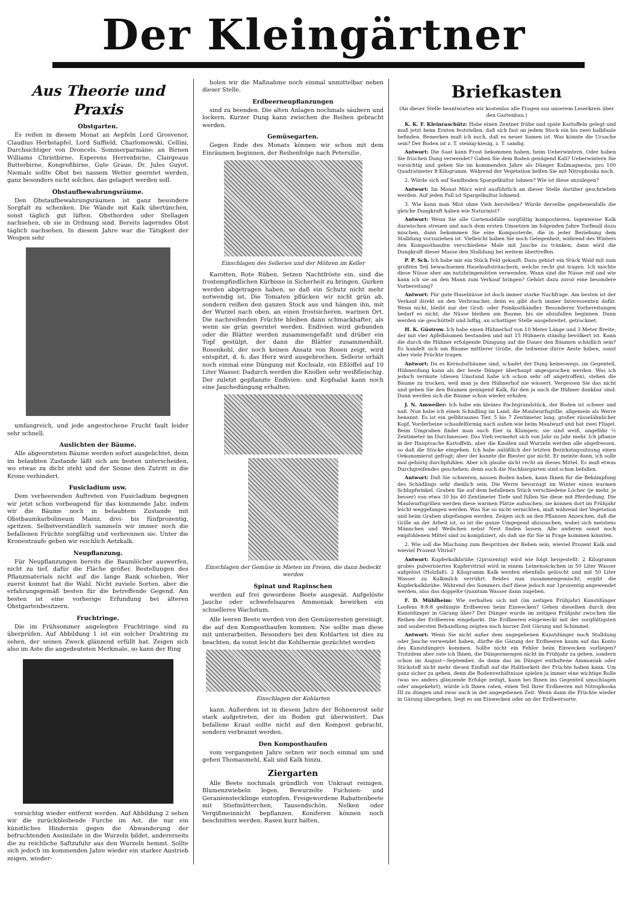Der Kleingärtner
Aus Theorie und Praxis
Obstgarten.
Es reifen in diesem Monat an Aepfeln Lord Grosvenor, Claudius Herbstapfel, Lord Suffield, Charlomowski, Cellini, Durchsichtiger von Droncels, Sommerparmäne; an Birnen Williams Christbirne, Esperens Herrenbirne, Clairgeaus Butterbirne, Kongreßbirne, Gute Graue, Dr. Jules Guyot. Niemals sollte Obst bei nassem Wetter geerntet werden, ganz besonders nicht solches, das gelagert werden soll.
Obstaufbewahrungsräume.
Den Obstaufbewahrungsräumen ist ganz besondere Sorgfalt zu schenken. Die Wände mit Kalk übertünchen, sonst täglich gut lüften. Obsthorden oder Stellagen nachsehen, ob sie in Ordnung sind. Bereits lagerndes Obst täglich nachsehen. In diesem Jahre war die Tätigkeit der Wespen sehr
umfangreich, und jede angestochene Frucht fault leider sehr schnell.
Auslichten der Bäume.
Alle abgeernteten Bäume werden sofort ausgelichtet, denn im belaubten Zustande läßt sich am besten unterscheiden, wo etwas zu dicht steht und der Sonne den Zutritt in die Krone verhindert.
Fusicladium usw.
Dem verheerenden Auftreten von Fusicladium begegnen wir jetzt schon vorbeugend für das kommende Jahr, indem wir die Bäume noch in belaubtem Zustande mit Obstbaumkarbolineum Mainz, drei- bis fünfprozentig, spritzen. Selbstverständlich sammeln wir immer noch die befallenen Früchte sorgfältig und verbrennen sie. Unter die Kronentraufe geben wir reichlich Aetzkalk.
Neupflanzung.
Für Neupflanzungen bereits die Baumlöcher auswerfen, nicht zu tief, dafür die Fläche größer. Bestellungen des Pflanzmaterials nicht auf die lange Bank schieben. Wer zuerst kommt hat die Wahl. Nicht zuviele Sorten, aber die erfahrungsgemäß besten für die betreffende Gegend. Am besten ist eine vorherige Erfundung bei älteren Obstgartenbesitzern.
Fruchtringe.
Die im Frühsommer angelegten Fruchtringe sind zu überprüfen. Auf Abbildung 1 ist ein solcher Drahtring zu sehen, der seinen Zweck glänzend erfüllt hat. Zeigen sich also im Aste die angedeuteten Merkmale, so kann der Ring
vorsichtig wieder entfernt werden. Auf Abbildung 2 sehen wir die zurückbleibende Furche im Ast, die nur ein künstliches Hindernis gegen die Abwanderung der befruchtenden Assimilate in die Wurzeln bildet, andererseits die zu reichliche Saftzufuhr aus den Wurzeln hemmt. Sollte sich jedoch im kommenden Jahre wieder ein starker Austrieb zeigen, wieder-
holen wir die Maßnahme noch einmal unmittelbar neben dieser Stelle.
Erdbeerneupflanzungen
sind zu beenden. Die alten Anlagen nochmals säubern und lockern. Kurzer Dung kann zwischen die Reihen gebracht werden.
Gemüsegarten.
Gegen Ende des Monats können wir schon mit dem Einräumen beginnen, der Reihenfolge nach Petersilie,
Einschlagen des Selleries und der Möhren im Keller
Karotten, Rote Rüben. Setzen Nachtfröste ein, sind die frostempfindlichen Kürbisse in Sicherheit zu bringen. Gurken werden abgetragen haben, so daß ein Schutz nicht mehr notwendig ist. Die Tomaten pflücken wir nicht grün ab, sondern reißen den ganzen Stock aus und hängen ihn, mit der Wurzel nach oben, an einen frostsicheren, warmen Ort. Die nachreifenden Früchte bleiben dann schmackhafter, als wenn sie grün geerntet werden. Endivien wird gebunden oder die Blätter werden zusammengefaßt und drüber ein Topf gestülpt, der dann die Blätter zusammenhält. Rosenkohl, der noch keinen Ansatz von Rosen zeigt, wird entspitzt, d. h. das Herz wird ausgebrochen. Sellerie erhält noch einmal eine Düngung mit Kochsalz, ein Eßlöffel auf 10 Liter Wasser. Dadurch werden die Knollen sehr weißfleischig. Der zuletzt gepflanzte Endivien- und Kopfsalat kann noch eine Jauchedüngung erhalten.
Einschlagen der Gemüse in Mieten im Freien, die dann bedeckt werden
Spinat und Rapinschen
werden auf frei gewordene Beete ausgesät. Aufgelöste Jauche oder schwefelsaures Ammoniak bewirken ein schnelleres Wachstum.
Alle leeren Beete werden von den Gemüseresten gereinigt, die auf den Komposthaufen kommen. Nie sollte man diese mit unterarbeiten. Besonders bei den Kohlarten ist dies zu beachten, da sonst leicht die Kohlhernie gezüchtet werden
Einschlagen der Kohlarten
kann. Außerdem ist in diesem Jahre der Bohnenrost sehr stark aufgetreten, der im Boden gut überwintert. Das befallene Kraut sollte nicht auf den Kompost gebracht, sondern verbrannt werden.
Den Komposthaufen
vom vergangenen Jahre setzen wir noch einmal um und geben Thomasmehl, Kali und Kalk hinzu.
Ziergarten
Alle Beete nochmals gründlich von Unkraut reinigen. Blumenzwiebeln legen. Bewurzelte Fuchsien- und Geranienstecklinge eintopfen. Freigewordene Rabattenbeete mit Stiefmütterchen, Tausendschön, Nelken oder Vergißmeinnicht bepflanzen. Koniferen können noch beschnitten werden. Rasen kurz halten.
Briefkasten
(An dieser Stelle beantworten wir kostenlos alle Fragen aus unserem Leserkreis über den Gartenbau.)
K. K. F. Kleinraschütz: Habe einen Zentner frühe und späte Kartoffeln gelegt und muß jetzt beim Ernten feststellen, daß sich fast an jedem Stock ein bis zwei halbfaule befinden. Bemerken muß ich noch, daß es neuer Samen ist. Was könnte die Ursache sein? Der Boden ist z. T. steinig-kiesig, z. T. sandig.
Antwort: Die Saat kann Frost bekommen haben, beim Ueberwintern. Oder haben Sie frischen Dung verwendet? Gaben Sie dem Boden genügend Kali? Ueberwintern Sie vorsichtig und geben Sie im kommenden Jahre als Dünger Kalimagnesia, pro 100 Quadratmeter 8 Kilogramm. Während der Vegetation helfen Sie mit Nitrophoska nach.
2. Würde sich auf Sandboden Spargelkultur lohnen? Wie ist diese anzulegen?
Antwort: Im Monat März wird ausführlich an dieser Stelle darüber geschrieben werden. Auf jeden Fall ist Spargelkultur lohnend.
3. Wie kann man Mist ohne Vieh herstellen? Würde derselbe gegebenenfalls die gleiche Dungkraft haben wie Naturmist?
Antwort: Wenn Sie alle Gartenabfälle sorgfältig kompostieren, lagenweise Kalk dazwischen streuen und nach dem ersten Umsetzen im folgenden Jahre Torfmull dazu mischen, dann bekommen Sie eine Komposterde, die in jeder Beziehung dem Stalldung vorzuziehen ist. Vielleicht haben Sie noch Gelegenheit, während des Winters den Komposthaufen verschiedene Male mit Jauche zu tränken, dann wird die Dungkraft dieser Masse den Stalldung bei weitem übertreffen.
P. P. Sch. Ich habe mir ein Stück Feld gekauft. Dazu gehört ein Stück Wald mit zum größten Teil bewachsenen Haselnußsträuchern, welche recht gut tragen. Ich möchte diese Nüsse aber am nutzbringendsten verwenden. Wann sind die Nüsse reif und wie kann ich sie an den Mann zum Verkauf bringen? Gehört dazu zuvor eine besondere Vorbereitung?
Antwort: Für gute Haselnüsse ist doch immer starke Nachfrage. Am besten ist der Verkauf direkt an den Verbraucher, denn es gibt doch immer Interessenten dafür. Wenn nicht, bleibt nur der Groß- oder Feinkosthändler. Besonderer Vorbereitungen bedarf es nicht; die Nüsse bleiben am Baume, bis sie abzufallen beginnen. Dann werden sie geschüttelt und luftig, an schattiger Stelle ausgebreitet, getrocknet.
H. K. Güstrow. Ich habe einen Hühnerhof von 10 Meter Länge und 3 Meter Breite, der mit vier Apfelbäumen bestanden und mit 15 Hühnern ständig bevölkert ist. Kann die durch die Hühner erfolgende Düngung auf die Dauer den Bäumen schädlich sein? Es handelt sich um Bäume mittlerer Größe, die teilweise dürre Aeste haben, sonst aber viele Früchte tragen.
Antwort: Da es Kernobstbäume sind, schadet der Dung keineswegs, im Gegenteil, Hühnerdung kann als der beste Dünger überhaupt angesprochen werden. Was ich jedoch vermute (diesen Umstand habe ich schon sehr oft angetroffen), stehen die Bäume zu trocken, weil man ja den Hühnerhof nie wässert. Vergessen Sie das nicht und geben Sie den Bäumen genügend Kalk, für den ja auch die Hühner dankbar sind. Dann werden sich die Bäume schon wieder erholen.
J. N. Amweiler: Ich habe ein kleines Pachtgrundstück, der Boden ist schwer und naß. Nun habe ich einen Schädling im Land, die Maulwurfsgrille, allgemein als Werre benannt. Es ist ein gelbbraunes Tier, 5 bis 7 Zentimeter lang, großer rüsselähnlicher Kopf, Vorderbeine schaufelförmig nach außen wie beim Maulwurf und hat zwei Flügel. Beim Umgraben findet man auch Eier in Klumpen; sie sind weiß, ungefähr ½ Zentimeter im Durchmesser. Das Vieh vermehrt sich von Jahr zu Jahr mehr. Ich pflanze in der Hauptsache Kartoffeln, aber die Knollen und Wurzeln werden alle abgefressen, so daß die Stöcke eingehen. Ich habe anläßlich der letzten Bezirkstagssitzung einen Oekonomierat gefragt; aber der kannte die Biester gar nicht. Er meinte dann, ich solle mal gehörig durchpfuhlen. Aber ich glaube nicht recht an dieses Mittel. Es muß etwas Durchgreifendes geschehen; denn auch die Nachbargärten sind schon befallen.
Antwort: Daß Sie schweren, nassen Boden haben, kann Ihnen für die Bekämpfung des Schädlings sehr dienlich sein. Die Werre bevorzugt im Winter einen warmen Schlupfwinkel. Graben Sie auf dem befallenen Stück verschiedene Löcher (je mehr, je besser) von etwa 30 bis 40 Zentimeter Tiefe und füllen Sie diese mit Pferdedung. Die Maulwurfsgrillen werden diese warmen Plätze aufsuchen; sie können dort im Frühjahr leicht weggefangen werden. Was Sie so nicht vernichten, muß während der Vegetation und beim Graben abgefangen werden. Zeigen sich an den Pflanzen Anzeichen, daß die Grille an der Arbeit ist, so ist die ganze Umgegend abzusuchen, wobei sich meistens Männchen und Weibchen nebst Nest finden lassen. Alle anderen sonst noch empfohlenen Mittel sind zu kompliziert, als daß sie für Sie in Frage kommen könnten.
2. Wie soll die Mischung zum Bespritzen der Reben sein, wieviel Prozent Kalk und wieviel Prozent Vitriol?
Antwort: Kupferkalkbrühe (2prozentig) wird wie folgt hergestellt: 2 Kilogramm grobes pulverisiertes Kupfervitriol wird in einem Leinensäckchen in 50 Liter Wasser aufgelöst (Holzfaß). 2 Kilogramm Kalk werden ebenfalls gelöscht und mit 50 Liter Wasser zu Kalkmilch verrührt. Beides nun zusammengemischt, ergibt die Kupferkalkbrühe. Während des Sommers darf diese jedoch nur 1prozentig angewendet werden, also das doppelte Quantum Wasser dann zugeben.
F. D. Mühlheim: Wie verhalten sich mit (im zeitigen Frühjahr) Kunstdünger Loofens 8:8:8 gedüngte Erdbeeren beim Einwecken? Gehen dieselben durch den Kunstdünger in Gärung über? Der Dünger wurde im zeitigen Frühjahr zwischen die Reihen der Erdbeeren eingeharkt. Die Erdbeeren eingeweckt mit der sorgfältigsten und saubersten Behandlung zeigten nach kurzer Zeit Gärung und Schimmel.
Antwort: Wenn Sie nicht außer dem angegebenen Kunstdünger noch Stalldung oder Jauche verwendet haben, dürfte die Gärung der Erdbeeren kaum auf das Konto des Kunstdüngers kommen. Sollte nicht ein Fehler beim Einwecken vorliegen? Trotzdem aber rate ich Ihnen, die Düngermengen nicht im Frühjahr zu geben, sondern schon im August—September, da dann das im Dünger enthaltene Ammoniak oder Stickstoff nicht mehr diesen Einfluß auf die Haltbarkeit der Früchte haben kann. Um ganz sicher zu gehen, denn die Bodenverhältnisse spielen ja immer eine wichtige Rolle (was wo anders glänzende Erfolge zeitigt, kann bei Ihnen ins Gegenteil umschlagen oder umgekehrt), würde ich Ihnen raten, einen Teil Ihrer Erdbeeren mit Nitrophoska III zu düngen und zwar auch in der angegebenen Zeit. Wenn dann die Früchte wieder in Gärung übergehen, liegt es am Einwecken oder an der Erdbeersorte.